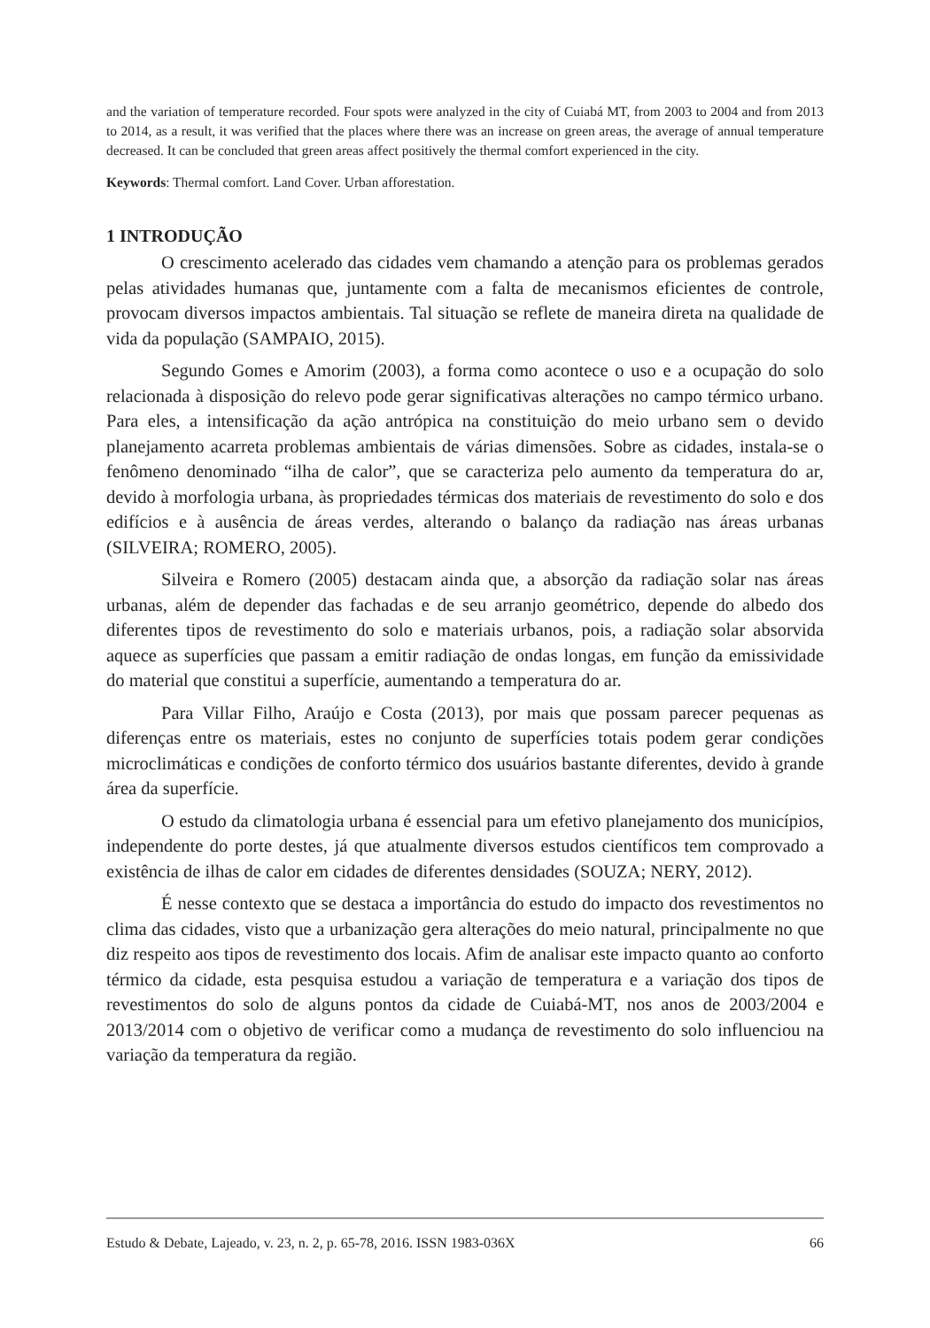and the variation of temperature recorded. Four spots were analyzed in the city of Cuiabá MT, from 2003 to 2004 and from 2013 to 2014, as a result, it was verified that the places where there was an increase on green areas, the average of annual temperature decreased. It can be concluded that green areas affect positively the thermal comfort experienced in the city.
Keywords: Thermal comfort. Land Cover. Urban afforestation.
1 INTRODUÇÃO
O crescimento acelerado das cidades vem chamando a atenção para os problemas gerados pelas atividades humanas que, juntamente com a falta de mecanismos eficientes de controle, provocam diversos impactos ambientais. Tal situação se reflete de maneira direta na qualidade de vida da população (SAMPAIO, 2015).
Segundo Gomes e Amorim (2003), a forma como acontece o uso e a ocupação do solo relacionada à disposição do relevo pode gerar significativas alterações no campo térmico urbano. Para eles, a intensificação da ação antrópica na constituição do meio urbano sem o devido planejamento acarreta problemas ambientais de várias dimensões. Sobre as cidades, instala-se o fenômeno denominado “ilha de calor”, que se caracteriza pelo aumento da temperatura do ar, devido à morfologia urbana, às propriedades térmicas dos materiais de revestimento do solo e dos edifícios e à ausência de áreas verdes, alterando o balanço da radiação nas áreas urbanas (SILVEIRA; ROMERO, 2005).
Silveira e Romero (2005) destacam ainda que, a absorção da radiação solar nas áreas urbanas, além de depender das fachadas e de seu arranjo geométrico, depende do albedo dos diferentes tipos de revestimento do solo e materiais urbanos, pois, a radiação solar absorvida aquece as superfícies que passam a emitir radiação de ondas longas, em função da emissividade do material que constitui a superfície, aumentando a temperatura do ar.
Para Villar Filho, Araújo e Costa (2013), por mais que possam parecer pequenas as diferenças entre os materiais, estes no conjunto de superfícies totais podem gerar condições microclimáticas e condições de conforto térmico dos usuários bastante diferentes, devido à grande área da superfície.
O estudo da climatologia urbana é essencial para um efetivo planejamento dos municípios, independente do porte destes, já que atualmente diversos estudos científicos tem comprovado a existência de ilhas de calor em cidades de diferentes densidades (SOUZA; NERY, 2012).
É nesse contexto que se destaca a importância do estudo do impacto dos revestimentos no clima das cidades, visto que a urbanização gera alterações do meio natural, principalmente no que diz respeito aos tipos de revestimento dos locais. Afim de analisar este impacto quanto ao conforto térmico da cidade, esta pesquisa estudou a variação de temperatura e a variação dos tipos de revestimentos do solo de alguns pontos da cidade de Cuiabá-MT, nos anos de 2003/2004 e 2013/2014 com o objetivo de verificar como a mudança de revestimento do solo influenciou na variação da temperatura da região.
Estudo & Debate, Lajeado, v. 23, n. 2, p. 65-78, 2016. ISSN 1983-036X 66